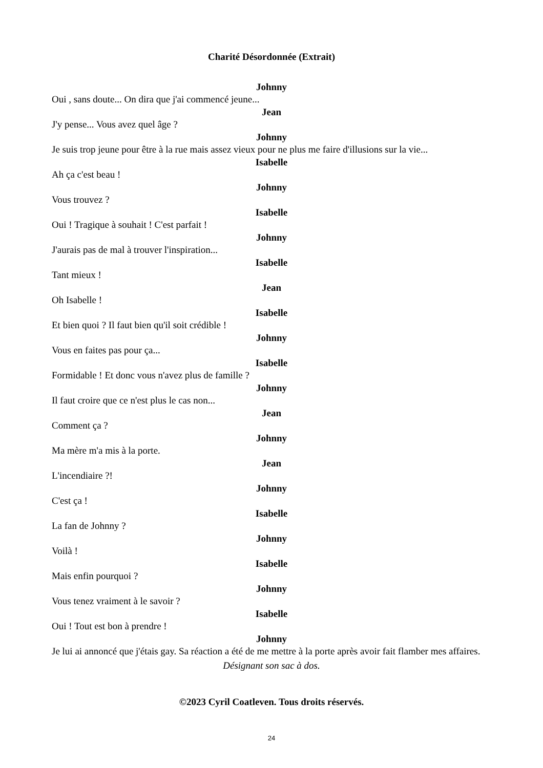Charité Désordonnée (Extrait)
Johnny
Oui , sans doute... On dira que j'ai commencé jeune...
Jean
J'y pense... Vous avez quel âge ?
Johnny
Je suis trop jeune pour être à la rue mais assez vieux pour ne plus me faire d'illusions sur la vie...
Isabelle
Ah ça c'est beau !
Johnny
Vous trouvez ?
Isabelle
Oui ! Tragique à souhait ! C'est parfait !
Johnny
J'aurais pas de mal à trouver l'inspiration...
Isabelle
Tant mieux !
Jean
Oh Isabelle !
Isabelle
Et bien quoi ? Il faut bien qu'il soit crédible !
Johnny
Vous en faites pas pour ça...
Isabelle
Formidable ! Et donc vous n'avez plus de famille ?
Johnny
Il faut croire que ce n'est plus le cas non...
Jean
Comment ça ?
Johnny
Ma mère m'a mis à la porte.
Jean
L'incendiaire ?!
Johnny
C'est ça !
Isabelle
La fan de Johnny ?
Johnny
Voilà !
Isabelle
Mais enfin pourquoi ?
Johnny
Vous tenez vraiment à le savoir ?
Isabelle
Oui ! Tout est bon à prendre !
Johnny
Je lui ai annoncé que j'étais gay. Sa réaction a été de me mettre à la porte après avoir fait flamber mes affaires.
Désignant son sac à dos.
©2023 Cyril Coatleven. Tous droits réservés.
24